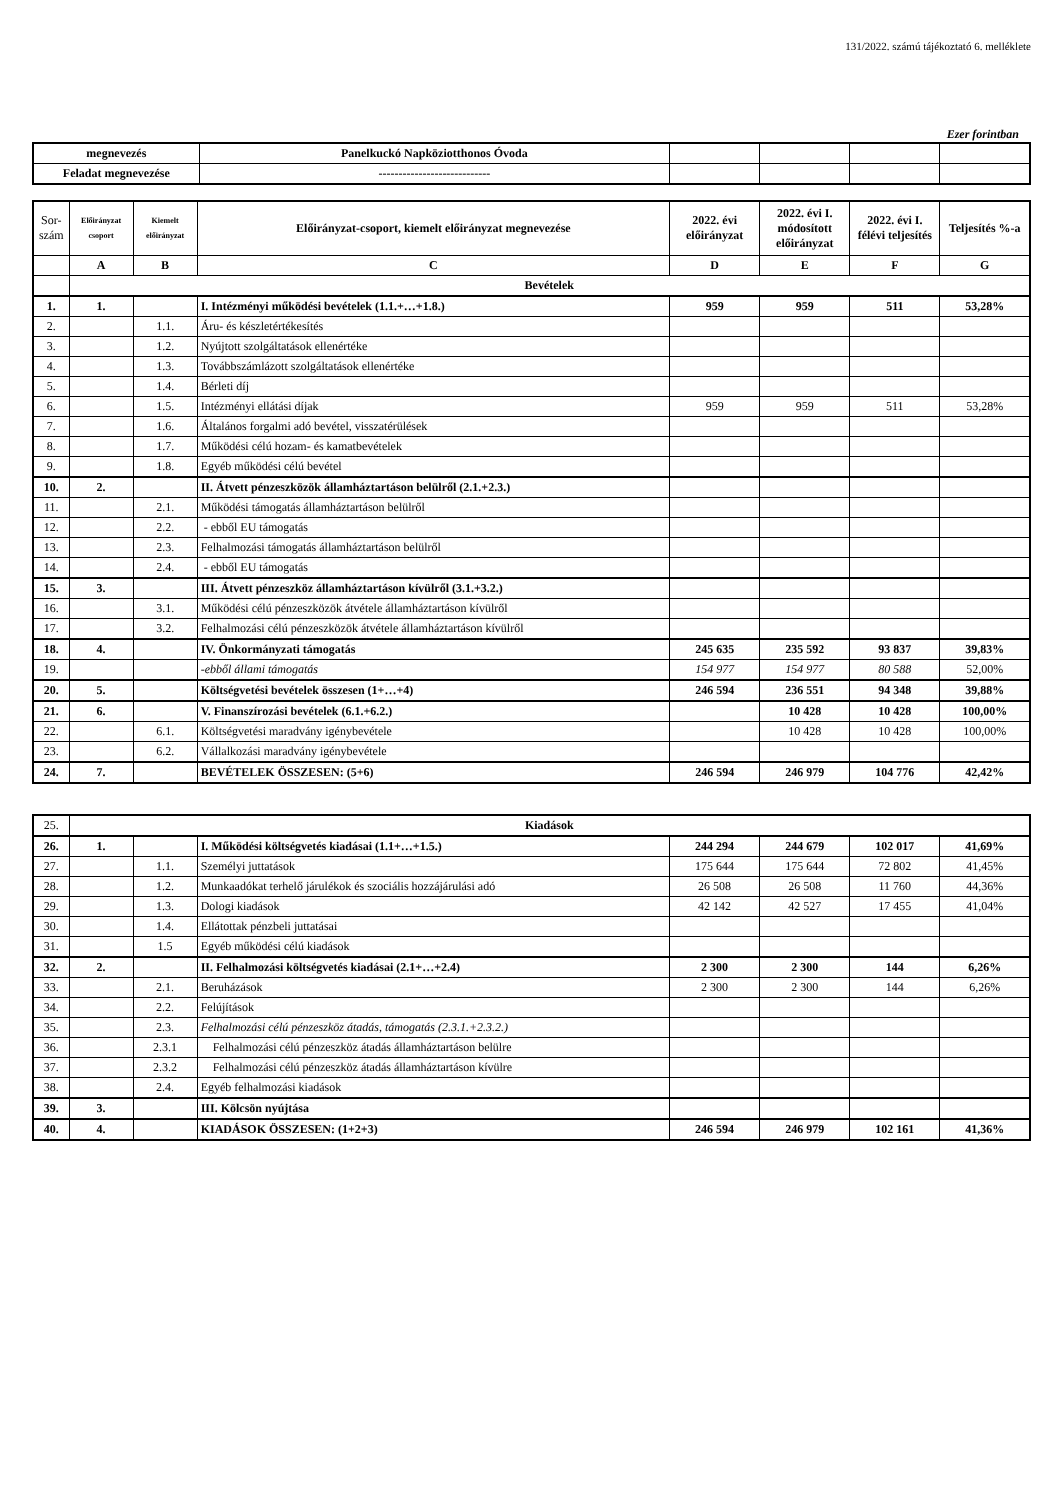131/2022. számú tájékoztató 6. melléklete
Ezer forintban
| megnevezés | Panelkuckó Napköziotthonos Óvoda | | | | |
| Feladat megnevezése | ---------------------------- | | | | |
| Sor-szám | Előirányzat csoport | Kiemelt előirányzat | Előirányzat-csoport, kiemelt előirányzat megnevezése | 2022. évi előirányzat | 2022. évi I. módosított előirányzat | 2022. évi I. félévi teljesítés | Teljesítés %-a |
| --- | --- | --- | --- | --- | --- | --- | --- |
| | A | B | C | D | E | F | G |
| | Bevételek | | | | | | |
| 1. | 1. | | I. Intézményi működési bevételek (1.1.+…+1.8.) | 959 | 959 | 511 | 53,28% |
| 2. | | 1.1. | Áru- és készletértékesítés | | | | |
| 3. | | 1.2. | Nyújtott szolgáltatások ellenértéke | | | | |
| 4. | | 1.3. | Továbbszámlázott szolgáltatások ellenértéke | | | | |
| 5. | | 1.4. | Bérleti díj | | | | |
| 6. | | 1.5. | Intézményi ellátási díjak | 959 | 959 | 511 | 53,28% |
| 7. | | 1.6. | Általános forgalmi adó bevétel, visszatérülések | | | | |
| 8. | | 1.7. | Működési célú hozam- és kamatbevételek | | | | |
| 9. | | 1.8. | Egyéb működési célú bevétel | | | | |
| 10. | 2. | | II. Átvett pénzeszközök államháztartáson belülről (2.1.+2.3.) | | | | |
| 11. | | 2.1. | Működési támogatás államháztartáson belülről | | | | |
| 12. | | 2.2. | - ebből EU támogatás | | | | |
| 13. | | 2.3. | Felhalmozási támogatás államháztartáson belülről | | | | |
| 14. | | 2.4. | - ebből EU támogatás | | | | |
| 15. | 3. | | III. Átvett pénzeszköz államháztartáson kívülről (3.1.+3.2.) | | | | |
| 16. | | 3.1. | Működési célú pénzeszközök átvétele államháztartáson kívülről | | | | |
| 17. | | 3.2. | Felhalmozási célú pénzeszközök átvétele államháztartáson kívülről | | | | |
| 18. | 4. | | IV. Önkormányzati támogatás | 245 635 | 235 592 | 93 837 | 39,83% |
| 19. | | | -ebből állami támogatás | 154 977 | 154 977 | 80 588 | 52,00% |
| 20. | 5. | | Költségvetési bevételek összesen (1+…+4) | 246 594 | 236 551 | 94 348 | 39,88% |
| 21. | 6. | | V. Finanszírozási bevételek (6.1.+6.2.) | | 10 428 | 10 428 | 100,00% |
| 22. | | 6.1. | Költségvetési maradvány igénybevétele | | 10 428 | 10 428 | 100,00% |
| 23. | | 6.2. | Vállalkozási maradvány igénybevétele | | | | |
| 24. | 7. | | BEVÉTELEK ÖSSZESEN: (5+6) | 246 594 | 246 979 | 104 776 | 42,42% |
| 25. | Kiadások | | | | | | |
| 26. | 1. | | I. Működési költségvetés kiadásai (1.1+…+1.5.) | 244 294 | 244 679 | 102 017 | 41,69% |
| 27. | | 1.1. | Személyi juttatások | 175 644 | 175 644 | 72 802 | 41,45% |
| 28. | | 1.2. | Munkaadókat terhelő járulékok és szociális hozzájárulási adó | 26 508 | 26 508 | 11 760 | 44,36% |
| 29. | | 1.3. | Dologi kiadások | 42 142 | 42 527 | 17 455 | 41,04% |
| 30. | | 1.4. | Ellátottak pénzbeli juttatásai | | | | |
| 31. | | 1.5 | Egyéb működési célú kiadások | | | | |
| 32. | 2. | | II. Felhalmozási költségvetés kiadásai (2.1+…+2.4) | 2 300 | 2 300 | 144 | 6,26% |
| 33. | | 2.1. | Beruházások | 2 300 | 2 300 | 144 | 6,26% |
| 34. | | 2.2. | Felújítások | | | | |
| 35. | | 2.3. | Felhalmozási célú pénzeszköz átadás, támogatás (2.3.1.+2.3.2.) | | | | |
| 36. | | 2.3.1 | Felhalmozási célú pénzeszköz átadás államháztartáson belülre | | | | |
| 37. | | 2.3.2 | Felhalmozási célú pénzeszköz átadás államháztartáson kívülre | | | | |
| 38. | | 2.4. | Egyéb felhalmozási kiadások | | | | |
| 39. | 3. | | III. Kölcsön nyújtása | | | | |
| 40. | 4. | | KIADÁSOK ÖSSZESEN: (1+2+3) | 246 594 | 246 979 | 102 161 | 41,36% |